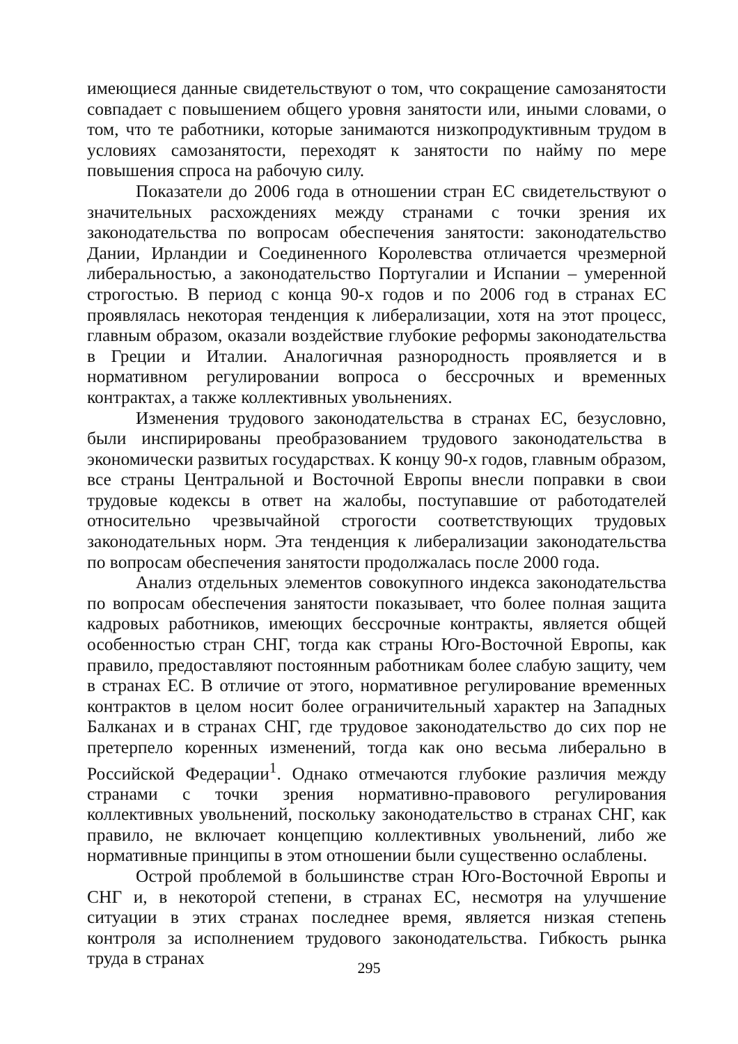имеющиеся данные свидетельствуют о том, что сокращение самозанятости совпадает с повышением общего уровня занятости или, иными словами, о том, что те работники, которые занимаются низкопродуктивным трудом в условиях самозанятости, переходят к занятости по найму по мере повышения спроса на рабочую силу.
Показатели до 2006 года в отношении стран ЕС свидетельствуют о значительных расхождениях между странами с точки зрения их законодательства по вопросам обеспечения занятости: законодательство Дании, Ирландии и Соединенного Королевства отличается чрезмерной либеральностью, а законодательство Португалии и Испании – умеренной строгостью. В период с конца 90-х годов и по 2006 год в странах ЕС проявлялась некоторая тенденция к либерализации, хотя на этот процесс, главным образом, оказали воздействие глубокие реформы законодательства в Греции и Италии. Аналогичная разнородность проявляется и в нормативном регулировании вопроса о бессрочных и временных контрактах, а также коллективных увольнениях.
Изменения трудового законодательства в странах ЕС, безусловно, были инспирированы преобразованием трудового законодательства в экономически развитых государствах. К концу 90-х годов, главным образом, все страны Центральной и Восточной Европы внесли поправки в свои трудовые кодексы в ответ на жалобы, поступавшие от работодателей относительно чрезвычайной строгости соответствующих трудовых законодательных норм. Эта тенденция к либерализации законодательства по вопросам обеспечения занятости продолжалась после 2000 года.
Анализ отдельных элементов совокупного индекса законодательства по вопросам обеспечения занятости показывает, что более полная защита кадровых работников, имеющих бессрочные контракты, является общей особенностью стран СНГ, тогда как страны Юго-Восточной Европы, как правило, предоставляют постоянным работникам более слабую защиту, чем в странах ЕС. В отличие от этого, нормативное регулирование временных контрактов в целом носит более ограничительный характер на Западных Балканах и в странах СНГ, где трудовое законодательство до сих пор не претерпело коренных изменений, тогда как оно весьма либерально в Российской Федерации<sup>1</sup>. Однако отмечаются глубокие различия между странами с точки зрения нормативно-правового регулирования коллективных увольнений, поскольку законодательство в странах СНГ, как правило, не включает концепцию коллективных увольнений, либо же нормативные принципы в этом отношении были существенно ослаблены.
Острой проблемой в большинстве стран Юго-Восточной Европы и СНГ и, в некоторой степени, в странах ЕС, несмотря на улучшение ситуации в этих странах последнее время, является низкая степень контроля за исполнением трудового законодательства. Гибкость рынка труда в странах
295